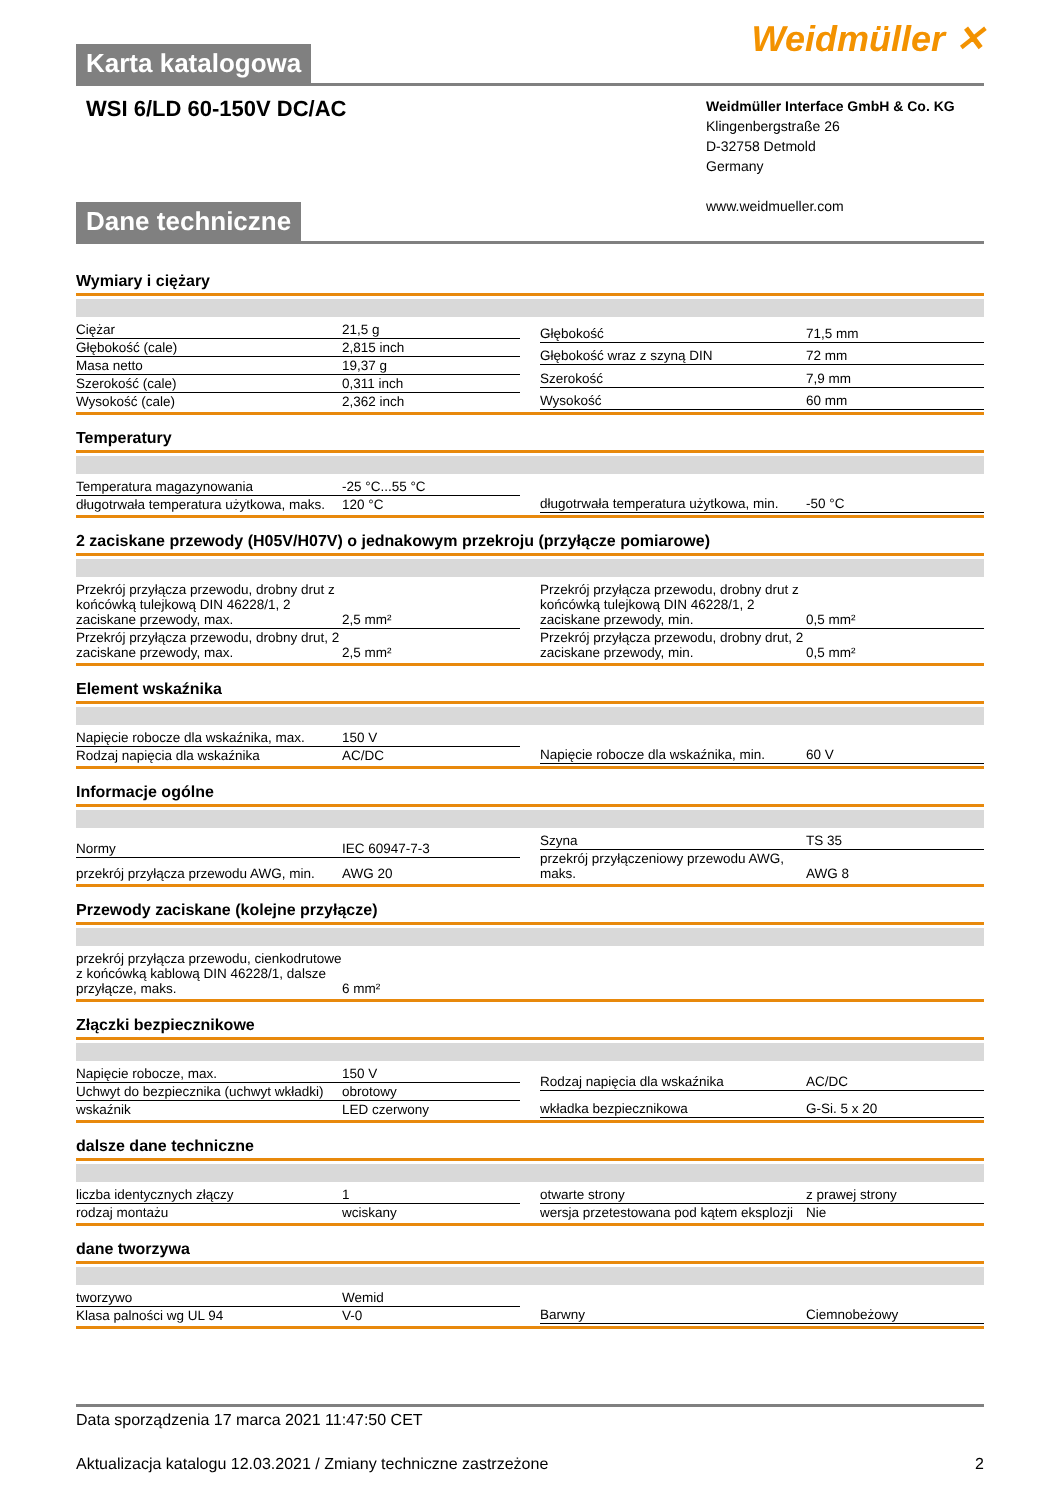Weidmüller ✕
Karta katalogowa
WSI 6/LD 60-150V DC/AC
Weidmüller Interface GmbH & Co. KG
Klingenbergstraße 26
D-32758 Detmold
Germany
www.weidmueller.com
Dane techniczne
Wymiary i ciężary
| Ciężar | 21,5 g |
| Głębokość (cale) | 2,815 inch |
| Masa netto | 19,37 g |
| Szerokość (cale) | 0,311 inch |
| Wysokość (cale) | 2,362 inch |
| Głębokość | 71,5 mm |
| Głębokość wraz z szyną DIN | 72 mm |
| Szerokość | 7,9 mm |
| Wysokość | 60 mm |
Temperatury
| Temperatura magazynowania | -25 °C...55 °C |
| długotrwała temperatura użytkowa, maks. | 120 °C |
| długotrwała temperatura użytkowa, min. | -50 °C |
2 zaciskane przewody (H05V/H07V) o jednakowym przekroju (przyłącze pomiarowe)
| Przekrój przyłącza przewodu, drobny drut z końcówką tulejkową DIN 46228/1, 2 zaciskane przewody, max. | 2,5 mm² |
| Przekrój przyłącza przewodu, drobny drut, 2 zaciskane przewody, max. | 2,5 mm² |
| Przekrój przyłącza przewodu, drobny drut z końcówką tulejkową DIN 46228/1, 2 zaciskane przewody, min. | 0,5 mm² |
| Przekrój przyłącza przewodu, drobny drut, 2 zaciskane przewody, min. | 0,5 mm² |
Element wskaźnika
| Napięcie robocze dla wskaźnika, max. | 150 V |
| Rodzaj napięcia dla wskaźnika | AC/DC |
| Napięcie robocze dla wskaźnika, min. | 60 V |
Informacje ogólne
| Normy | IEC 60947-7-3 |
| przekrój przyłącza przewodu AWG, min. | AWG 20 |
| Szyna | TS 35 |
| przekrój przyłączeniowy przewodu AWG, maks. | AWG 8 |
Przewody zaciskane (kolejne przyłącze)
| przekrój przyłącza przewodu, cienkodrutowe z końcówką kablową DIN 46228/1, dalsze przyłącze, maks. | 6 mm² |
Złączki bezpiecznikowe
| Napięcie robocze, max. | 150 V |
| Uchwyt do bezpiecznika (uchwyt wkładki) | obrotowy |
| wskaźnik | LED czerwony |
| Rodzaj napięcia dla wskaźnika | AC/DC |
| wkładka bezpiecznikowa | G-Si. 5 x 20 |
dalsze dane techniczne
| liczba identycznych złączy | 1 |
| rodzaj montażu | wciskany |
| otwarte strony | z prawej strony |
| wersja przetestowana pod kątem eksplozji | Nie |
dane tworzywa
| tworzywo | Wemid |
| Klasa palności wg UL 94 | V-0 |
| Barwny | Ciemnobeżowy |
Data sporządzenia 17 marca 2021 11:47:50 CET
Aktualizacja katalogu 12.03.2021 / Zmiany techniczne zastrzeżone 2